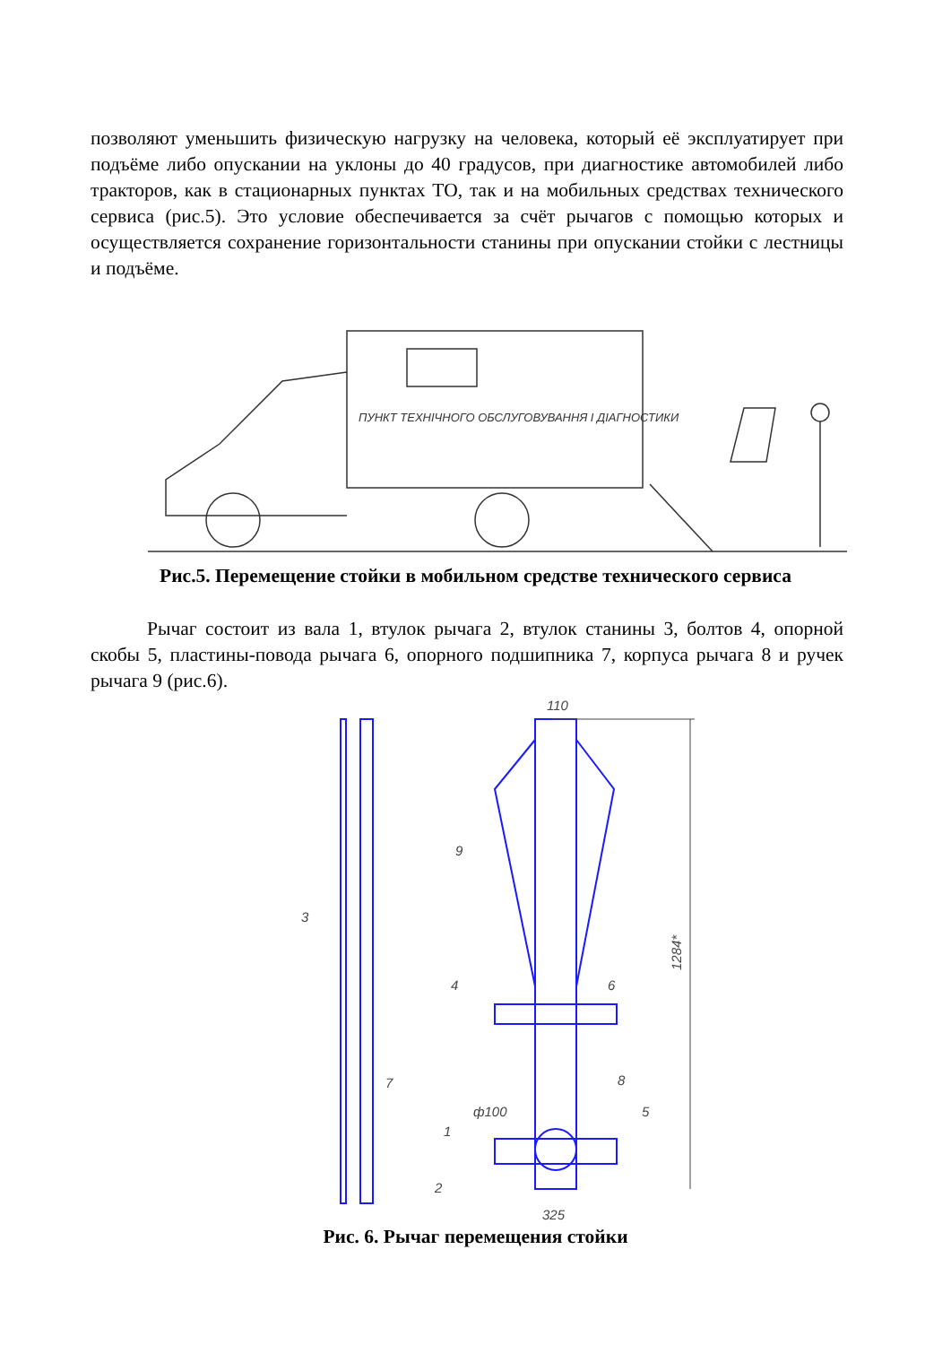позволяют уменьшить физическую нагрузку на человека, который её эксплуатирует при подъёме либо опускании на уклоны до 40 градусов, при диагностике автомобилей либо тракторов, как в стационарных пунктах ТО, так и на мобильных средствах технического сервиса (рис.5). Это условие обеспечивается за счёт рычагов с помощью которых и осуществляется сохранение горизонтальности станины при опускании стойки с лестницы и подъёме.
ПУНКТ ТЕХНІЧНОГО ОБСЛУГОВУВАННЯ І ДІАГНОСТИКИ
Рис.5. Перемещение стойки в мобильном средстве технического сервиса
Рычаг состоит из вала 1, втулок рычага 2, втулок станины 3, болтов 4, опорной скобы 5, пластины-повода рычага 6, опорного подшипника 7, корпуса рычага 8 и ручек рычага 9 (рис.6).
110
1284*
9
3
4
6
8
ф100
5
7
1
2
325
Рис. 6. Рычаг перемещения стойки